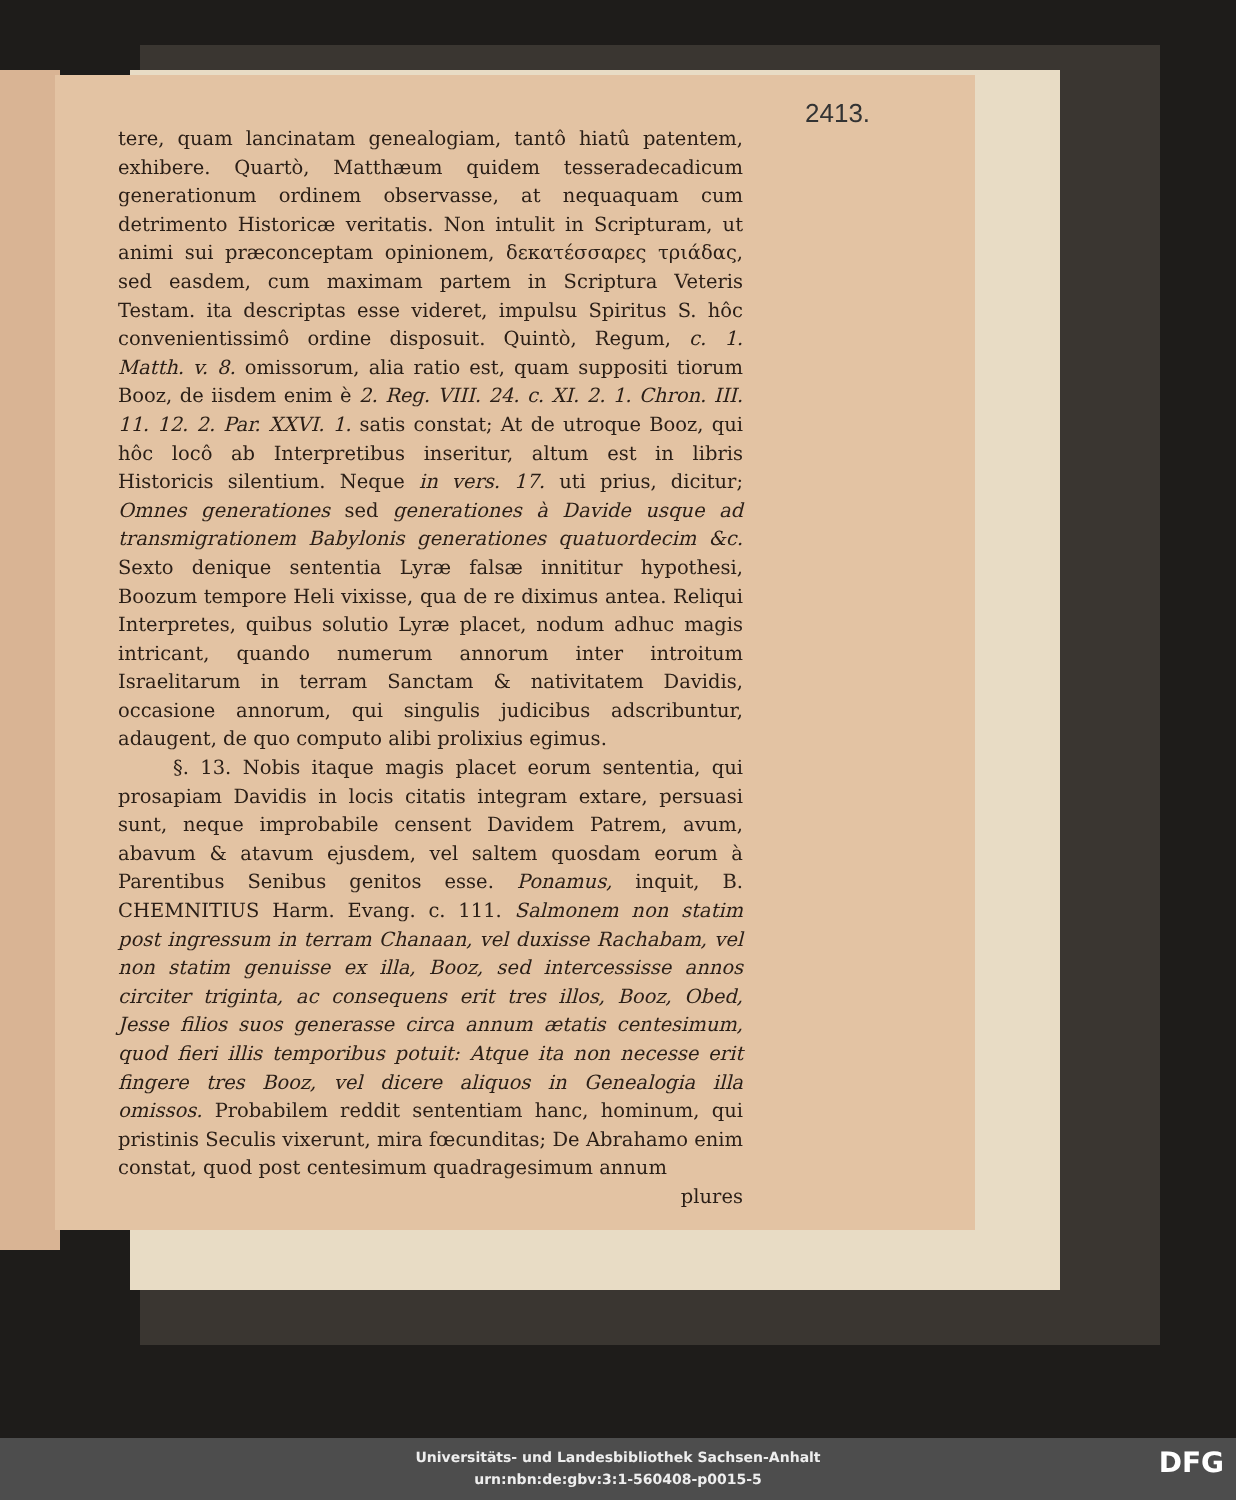2413.
tere, quam lancinatam genealogiam, tantô hiatû patentem, exhibere. Quartò, Matthæum quidem tesseradecadicum generationum ordinem observasse, at nequaquam cum detrimento Historicæ veritatis. Non intulit in Scripturam, ut animi sui præconceptam opinionem, δεκατέσσαρες τριάδας, sed easdem, cum maximam partem in Scriptura Veteris Testam. ita descriptas esse videret, impulsu Spiritus S. hôc convenientissimô ordine disposuit. Quintò, Regum, c. 1. Matth. v. 8. omissorum, alia ratio est, quam suppositi tiorum Booz, de iisdem enim è 2. Reg. VIII. 24. c. XI. 2. 1. Chron. III. 11. 12. 2. Par. XXVI. 1. satis constat; At de utroque Booz, qui hôc locô ab Interpretibus inseritur, altum est in libris Historicis silentium. Neque in vers. 17. uti prius, dicitur; Omnes generationes sed generationes à Davide usque ad transmigrationem Babylonis generationes quatuordecim &c. Sexto denique sententia Lyræ falsæ innititur hypothesi, Boozum tempore Heli vixisse, qua de re diximus antea. Reliqui Interpretes, quibus solutio Lyræ placet, nodum adhuc magis intricant, quando numerum annorum inter introitum Israelitarum in terram Sanctam & nativitatem Davidis, occasione annorum, qui singulis judicibus adscribuntur, adaugent, de quo computo alibi prolixius egimus.
§. 13. Nobis itaque magis placet eorum sententia, qui prosapiam Davidis in locis citatis integram extare, persuasi sunt, neque improbabile censent Davidem Patrem, avum, abavum & atavum ejusdem, vel saltem quosdam eorum à Parentibus Senibus genitos esse. Ponamus, inquit, B. CHEMNITIUS Harm. Evang. c. 111. Salmonem non statim post ingressum in terram Chanaan, vel duxisse Rachabam, vel non statim genuisse ex illa, Booz, sed intercessisse annos circiter triginta, ac consequens erit tres illos, Booz, Obed, Jesse filios suos generasse circa annum ætatis centesimum, quod fieri illis temporibus potuit: Atque ita non necesse erit fingere tres Booz, vel dicere aliquos in Genealogia illa omissos. Probabilem reddit sententiam hanc, hominum, qui pristinis Seculis vixerunt, mira fœcunditas; De Abrahamo enim constat, quod post centesimum quadragesimum annum
plures
Universitäts- und Landesbibliothek Sachsen-Anhalt
urn:nbn:de:gbv:3:1-560408-p0015-5
DFG